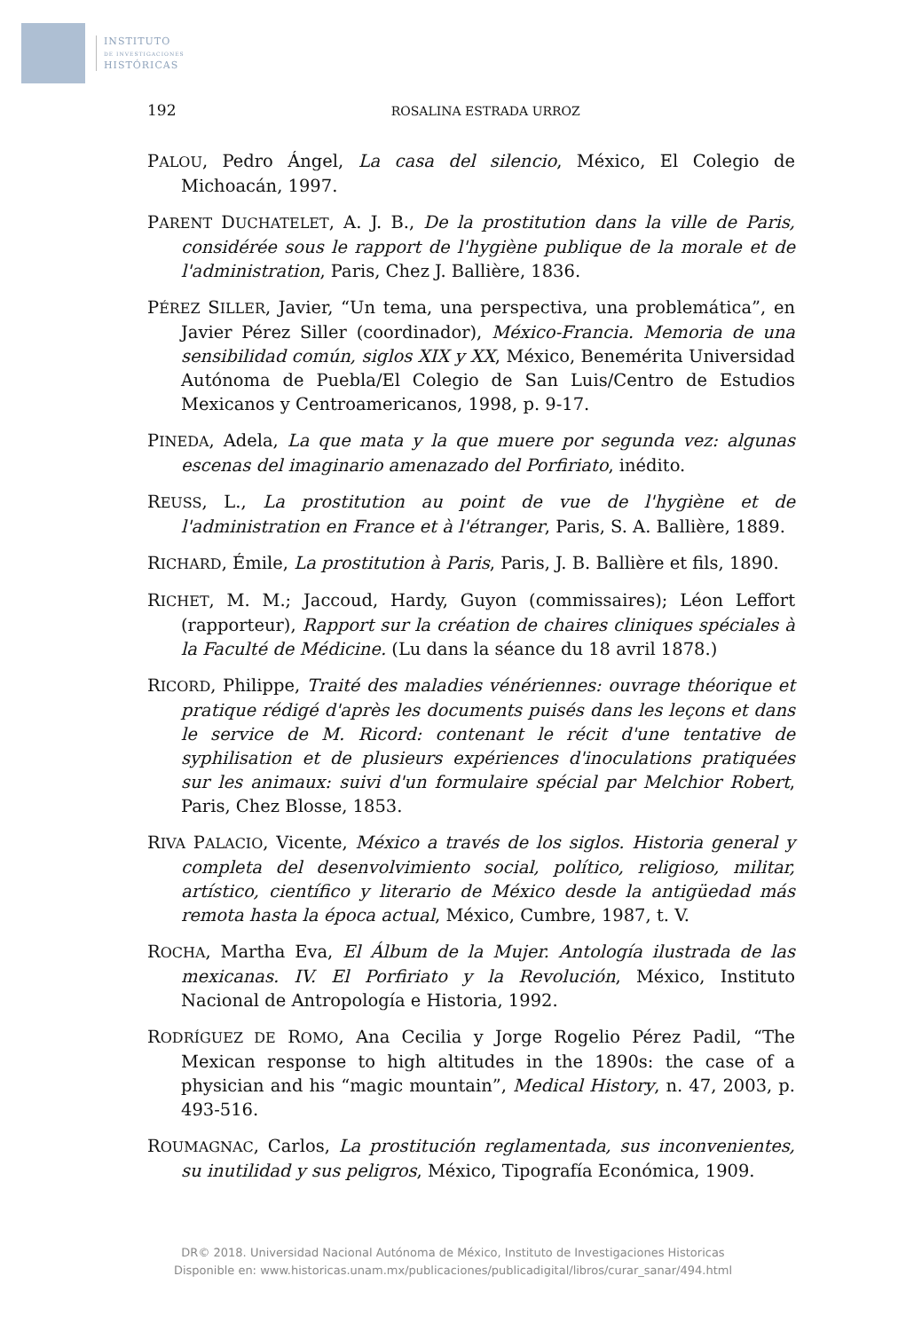INSTITUTO
DE INVESTIGACIONES
HISTÓRICAS
192 ROSALINA ESTRADA URROZ
PALOU, Pedro Ángel, La casa del silencio, México, El Colegio de Michoacán, 1997.
PARENT DUCHATELET, A. J. B., De la prostitution dans la ville de Paris, considérée sous le rapport de l'hygiène publique de la morale et de l'administration, Paris, Chez J. Ballière, 1836.
PÉREZ SILLER, Javier, “Un tema, una perspectiva, una problemática”, en Javier Pérez Siller (coordinador), México-Francia. Memoria de una sensibilidad común, siglos XIX y XX, México, Benemérita Universidad Autónoma de Puebla/El Colegio de San Luis/Centro de Estudios Mexicanos y Centroamericanos, 1998, p. 9-17.
PINEDA, Adela, La que mata y la que muere por segunda vez: algunas escenas del imaginario amenazado del Porfiriato, inédito.
REUSS, L., La prostitution au point de vue de l'hygiène et de l'administration en France et à l'étranger, Paris, S. A. Ballière, 1889.
RICHARD, Émile, La prostitution à Paris, Paris, J. B. Ballière et fils, 1890.
RICHET, M. M.; Jaccoud, Hardy, Guyon (commissaires); Léon Leffort (rapporteur), Rapport sur la création de chaires cliniques spéciales à la Faculté de Médicine. (Lu dans la séance du 18 avril 1878.)
RICORD, Philippe, Traité des maladies vénériennes: ouvrage théorique et pratique rédigé d'après les documents puisés dans les leçons et dans le service de M. Ricord: contenant le récit d'une tentative de syphilisation et de plusieurs expériences d'inoculations pratiquées sur les animaux: suivi d'un formulaire spécial par Melchior Robert, Paris, Chez Blosse, 1853.
RIVA PALACIO, Vicente, México a través de los siglos. Historia general y completa del desenvolvimiento social, político, religioso, militar, artístico, científico y literario de México desde la antigüedad más remota hasta la época actual, México, Cumbre, 1987, t. V.
ROCHA, Martha Eva, El Álbum de la Mujer. Antología ilustrada de las mexicanas. IV. El Porfiriato y la Revolución, México, Instituto Nacional de Antropología e Historia, 1992.
RODRÍGUEZ DE ROMO, Ana Cecilia y Jorge Rogelio Pérez Padil, “The Mexican response to high altitudes in the 1890s: the case of a physician and his “magic mountain”, Medical History, n. 47, 2003, p. 493-516.
ROUMAGNAC, Carlos, La prostitución reglamentada, sus inconvenientes, su inutilidad y sus peligros, México, Tipografía Económica, 1909.
DR© 2018. Universidad Nacional Autónoma de México, Instituto de Investigaciones Historicas
Disponible en: www.historicas.unam.mx/publicaciones/publicadigital/libros/curar_sanar/494.html